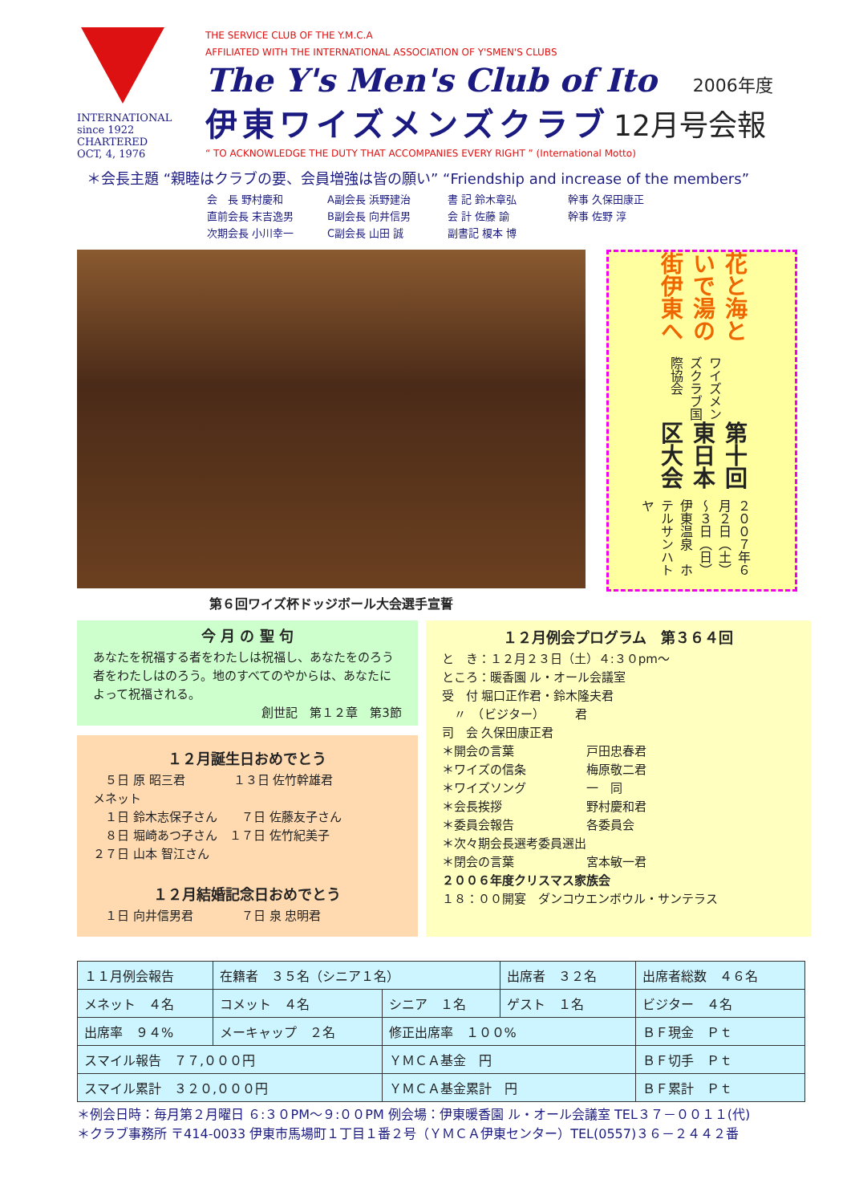INTERNATIONAL
since 1922
CHARTERED
OCT, 4, 1976
THE SERVICE CLUB OF THE Y.M.C.A
AFFILIATED WITH THE INTERNATIONAL ASSOCIATION OF Y'SMEN'S CLUBS
The Y's Men's Club of Ito 2006年度
伊東ワイズメンズクラブ 12月号会報
“ TO ACKNOWLEDGE THE DUTY THAT ACCOMPANIES EVERY RIGHT ” (International Motto)
＊会長主題 “親睦はクラブの要、会員増強は皆の願い” “Friendship and increase of the members”
会　長 野村慶和 A副会長 浜野建治 書 記 鈴木章弘 幹事 久保田康正
直前会長 末吉逸男 B副会長 向井信男 会 計 佐藤 諭 幹事 佐野 淳
次期会長 小川幸一 C副会長 山田 誠 副書記 榎本 博
第６回ワイズ杯ドッジボール大会選手宣誓
花と海といで湯の街伊東へ
ワイズメンズクラブ国際協会
第十回東日本区大会
２００７年６月２日（土）～３日（日）
伊東温泉　ホテルサンハトヤ
今 月 の 聖 句
あなたを祝福する者をわたしは祝福し、あなたをのろう者をわたしはのろう。地のすべてのやからは、あなたによって祝福される。
創世記　第１２章　第3節
１２月誕生日おめでとう
　５日 原 昭三君　　　　１３日 佐竹幹雄君
メネット
　１日 鈴木志保子さん　　７日 佐藤友子さん
　８日 堀崎あつ子さん　１７日 佐竹紀美子
２７日 山本 智江さん
１２月結婚記念日おめでとう
　１日 向井信男君　　　　７日 泉 忠明君
１２月例会プログラム　第３６４回
と　き：１２月２３日（土）４:３０pm～
ところ：暖香園 ル・オール会議室
受　付 堀口正作君・鈴木隆夫君
　〃　（ビジター）　　　君
司　会 久保田康正君
＊開会の言葉　　　　　　戸田忠春君
＊ワイズの信条　　　　　梅原敬二君
＊ワイズソング　　　　　一　同
＊会長挨拶　　　　　　　野村慶和君
＊委員会報告　　　　　　各委員会
＊次々期会長選考委員選出
＊閉会の言葉　　　　　　宮本敏一君
２００６年度クリスマス家族会
１８：００開宴　ダンコウエンボウル・サンテラス
| １１月例会報告 | 在籍者 ３５名（シニア１名） | | 出席者 ３２名 | 出席者総数 ４６名 |
| メネット ４名 | コメット ４名 | シニア １名 | ゲスト １名 | ビジター ４名 |
| 出席率 ９４% | メーキャップ ２名 | 修正出席率 １００% | | ＢＦ現金 Ｐｔ |
| スマイル報告 ７７,０００円 | | ＹＭＣＡ基金 円 | | ＢＦ切手 Ｐｔ |
| スマイル累計 ３２０,０００円 | | ＹＭＣＡ基金累計 円 | | ＢＦ累計 Ｐｔ |
＊例会日時：毎月第２月曜日 ６:３０PM～９:００PM 例会場：伊東暖香園 ル・オール会議室 TEL３７－００１１(代)
＊クラブ事務所 〒414-0033 伊東市馬場町１丁目１番２号（ＹＭＣＡ伊東センター）TEL(0557)３６－２４４２番